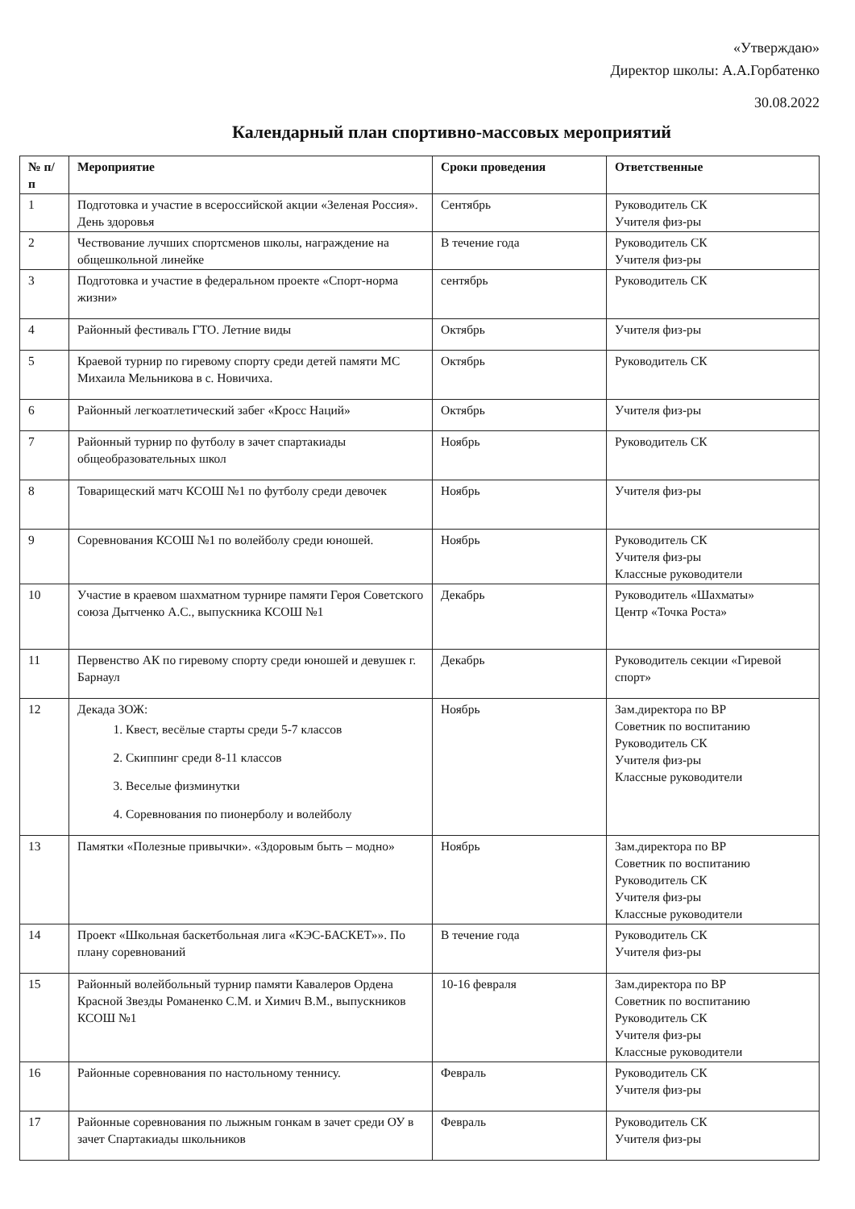«Утверждаю»
Директор школы: А.А.Горбатенко
30.08.2022
Календарный план спортивно-массовых мероприятий
| № п/п | Мероприятие | Сроки проведения | Ответственные |
| --- | --- | --- | --- |
| 1 | Подготовка и участие в всероссийской акции «Зеленая Россия». День здоровья | Сентябрь | Руководитель СК Учителя физ-ры |
| 2 | Чествование лучших спортсменов школы, награждение на общешкольной линейке | В течение года | Руководитель СК Учителя физ-ры |
| 3 | Подготовка и участие в федеральном проекте «Спорт-норма жизни» | сентябрь | Руководитель СК |
| 4 | Районный фестиваль ГТО. Летние виды | Октябрь | Учителя физ-ры |
| 5 | Краевой турнир по гиревому спорту среди детей памяти МС Михаила Мельникова в с. Новичиха. | Октябрь | Руководитель СК |
| 6 | Районный легкоатлетический забег «Кросс Наций» | Октябрь | Учителя физ-ры |
| 7 | Районный турнир по футболу в зачет спартакиады общеобразовательных школ | Ноябрь | Руководитель СК |
| 8 | Товарищеский матч КСОШ №1 по футболу среди девочек | Ноябрь | Учителя физ-ры |
| 9 | Соревнования КСОШ №1 по волейболу среди юношей. | Ноябрь | Руководитель СК Учителя физ-ры Классные руководители |
| 10 | Участие в краевом шахматном турнире памяти Героя Советского союза Дытченко А.С., выпускника КСОШ №1 | Декабрь | Руководитель «Шахматы» Центр «Точка Роста» |
| 11 | Первенство АК по гиревому спорту среди юношей и девушек г. Барнаул | Декабрь | Руководитель секции «Гиревой спорт» |
| 12 | Декада ЗОЖ: 1. Квест, весёлые старты среди 5-7 классов 2. Скиппинг среди 8-11 классов 3. Веселые физминутки 4. Соревнования по пионерболу и волейболу | Ноябрь | Зам.директора по ВР Советник по воспитанию Руководитель СК Учителя физ-ры Классные руководители |
| 13 | Памятки «Полезные привычки». «Здоровым быть – модно» | Ноябрь | Зам.директора по ВР Советник по воспитанию Руководитель СК Учителя физ-ры Классные руководители |
| 14 | Проект «Школьная баскетбольная лига «КЭС-БАСКЕТ»». По плану соревнований | В течение года | Руководитель СК Учителя физ-ры |
| 15 | Районный волейбольный турнир памяти Кавалеров Ордена Красной Звезды Романенко С.М. и Химич В.М., выпускников КСОШ №1 | 10-16 февраля | Зам.директора по ВР Советник по воспитанию Руководитель СК Учителя физ-ры Классные руководители |
| 16 | Районные соревнования по настольному теннису. | Февраль | Руководитель СК Учителя физ-ры |
| 17 | Районные соревнования по лыжным гонкам в зачет среди ОУ в зачет Спартакиады школьников | Февраль | Руководитель СК Учителя физ-ры |